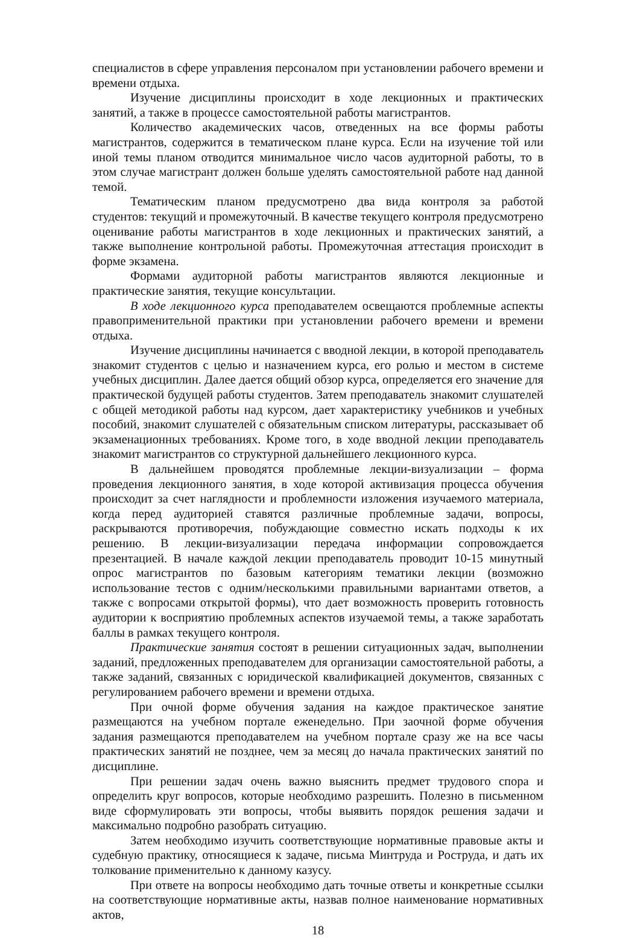специалистов в сфере управления персоналом при установлении рабочего времени и времени отдыха.
Изучение дисциплины происходит в ходе лекционных и практических занятий, а также в процессе самостоятельной работы магистрантов.
Количество академических часов, отведенных на все формы работы магистрантов, содержится в тематическом плане курса. Если на изучение той или иной темы планом отводится минимальное число часов аудиторной работы, то в этом случае магистрант должен больше уделять самостоятельной работе над данной темой.
Тематическим планом предусмотрено два вида контроля за работой студентов: текущий и промежуточный. В качестве текущего контроля предусмотрено оценивание работы магистрантов в ходе лекционных и практических занятий, а также выполнение контрольной работы. Промежуточная аттестация происходит в форме экзамена.
Формами аудиторной работы магистрантов являются лекционные и практические занятия, текущие консультации.
В ходе лекционного курса преподавателем освещаются проблемные аспекты правоприменительной практики при установлении рабочего времени и времени отдыха.
Изучение дисциплины начинается с вводной лекции, в которой преподаватель знакомит студентов с целью и назначением курса, его ролью и местом в системе учебных дисциплин. Далее дается общий обзор курса, определяется его значение для практической будущей работы студентов. Затем преподаватель знакомит слушателей с общей методикой работы над курсом, дает характеристику учебников и учебных пособий, знакомит слушателей с обязательным списком литературы, рассказывает об экзаменационных требованиях. Кроме того, в ходе вводной лекции преподаватель знакомит магистрантов со структурной дальнейшего лекционного курса.
В дальнейшем проводятся проблемные лекции-визуализации – форма проведения лекционного занятия, в ходе которой активизация процесса обучения происходит за счет наглядности и проблемности изложения изучаемого материала, когда перед аудиторией ставятся различные проблемные задачи, вопросы, раскрываются противоречия, побуждающие совместно искать подходы к их решению. В лекции-визуализации передача информации сопровождается презентацией. В начале каждой лекции преподаватель проводит 10-15 минутный опрос магистрантов по базовым категориям тематики лекции (возможно использование тестов с одним/несколькими правильными вариантами ответов, а также с вопросами открытой формы), что дает возможность проверить готовность аудитории к восприятию проблемных аспектов изучаемой темы, а также заработать баллы в рамках текущего контроля.
Практические занятия состоят в решении ситуационных задач, выполнении заданий, предложенных преподавателем для организации самостоятельной работы, а также заданий, связанных с юридической квалификацией документов, связанных с регулированием рабочего времени и времени отдыха.
При очной форме обучения задания на каждое практическое занятие размещаются на учебном портале еженедельно. При заочной форме обучения задания размещаются преподавателем на учебном портале сразу же на все часы практических занятий не позднее, чем за месяц до начала практических занятий по дисциплине.
При решении задач очень важно выяснить предмет трудового спора и определить круг вопросов, которые необходимо разрешить. Полезно в письменном виде сформулировать эти вопросы, чтобы выявить порядок решения задачи и максимально подробно разобрать ситуацию.
Затем необходимо изучить соответствующие нормативные правовые акты и судебную практику, относящиеся к задаче, письма Минтруда и Роструда, и дать их толкование применительно к данному казусу.
При ответе на вопросы необходимо дать точные ответы и конкретные ссылки на соответствующие нормативные акты, назвав полное наименование нормативных актов,
18